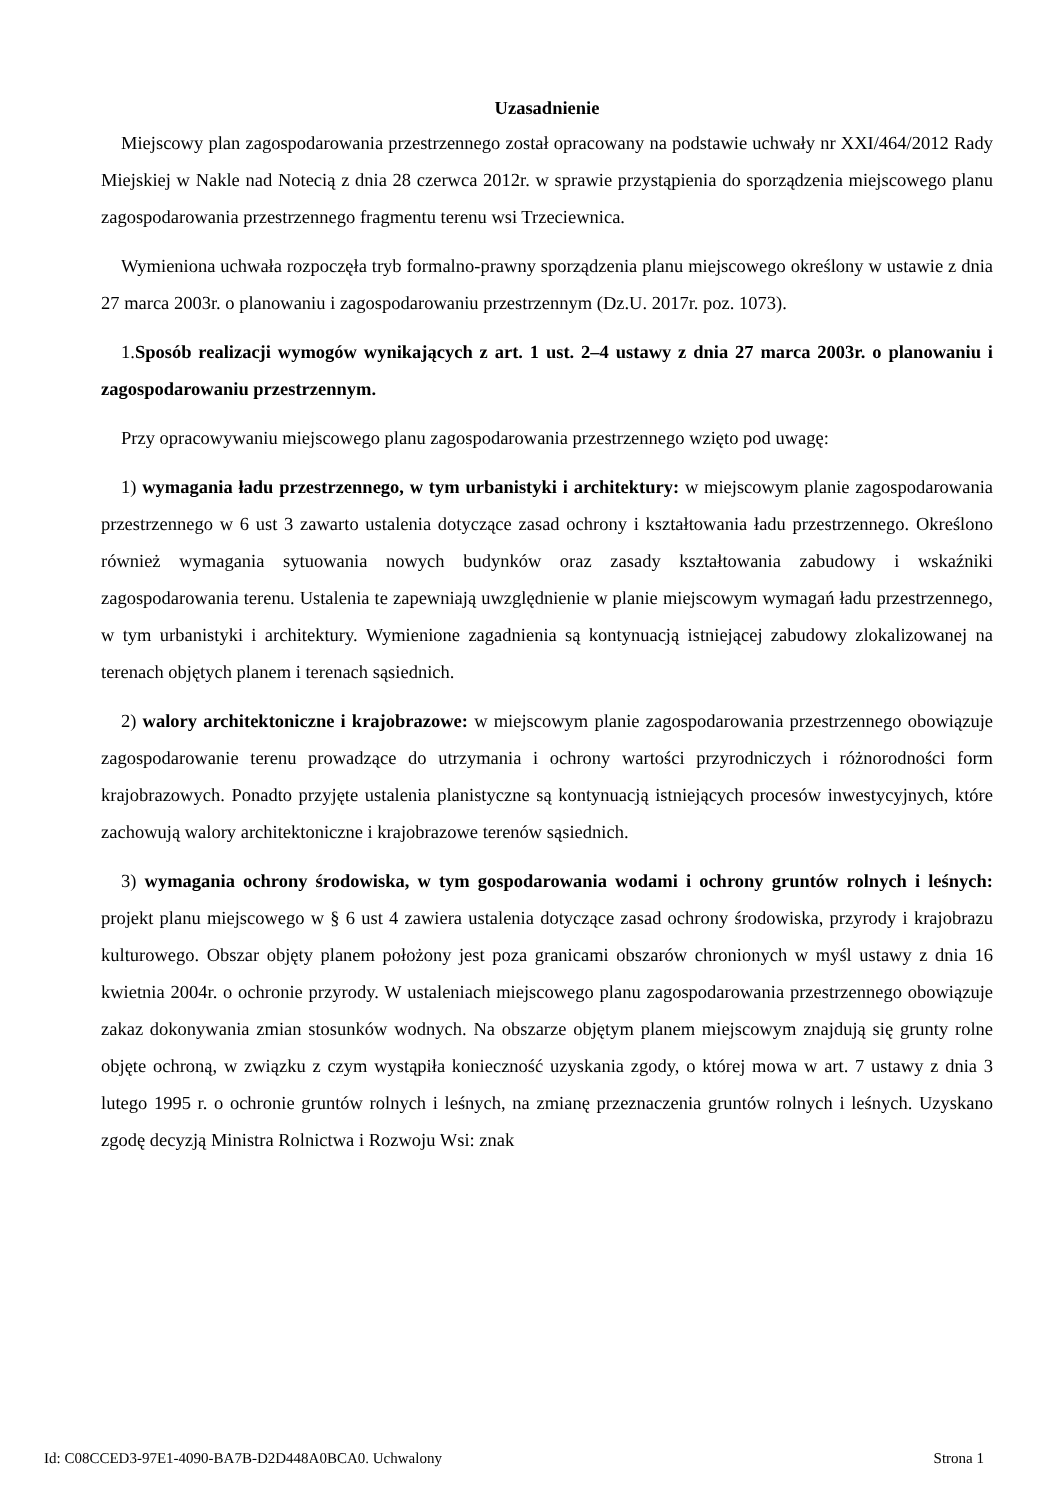Uzasadnienie
Miejscowy plan zagospodarowania przestrzennego został opracowany na podstawie uchwały nr XXI/464/2012 Rady Miejskiej w Nakle nad Notecią z dnia 28 czerwca 2012r. w sprawie przystąpienia do sporządzenia miejscowego planu zagospodarowania przestrzennego fragmentu terenu wsi Trzeciewnica.
Wymieniona uchwała rozpoczęła tryb formalno-prawny sporządzenia planu miejscowego określony w ustawie z dnia 27 marca 2003r. o planowaniu i zagospodarowaniu przestrzennym (Dz.U. 2017r. poz. 1073).
1.Sposób realizacji wymogów wynikających z art. 1 ust. 2–4 ustawy z dnia 27 marca 2003r. o planowaniu i zagospodarowaniu przestrzennym.
Przy opracowywaniu miejscowego planu zagospodarowania przestrzennego wzięto pod uwagę:
1) wymagania ładu przestrzennego, w tym urbanistyki i architektury: w miejscowym planie zagospodarowania przestrzennego w 6 ust 3 zawarto ustalenia dotyczące zasad ochrony i kształtowania ładu przestrzennego. Określono również wymagania sytuowania nowych budynków oraz zasady kształtowania zabudowy i wskaźniki zagospodarowania terenu. Ustalenia te zapewniają uwzględnienie w planie miejscowym wymagań ładu przestrzennego, w tym urbanistyki i architektury. Wymienione zagadnienia są kontynuacją istniejącej zabudowy zlokalizowanej na terenach objętych planem i terenach sąsiednich.
2) walory architektoniczne i krajobrazowe: w miejscowym planie zagospodarowania przestrzennego obowiązuje zagospodarowanie terenu prowadzące do utrzymania i ochrony wartości przyrodniczych i różnorodności form krajobrazowych. Ponadto przyjęte ustalenia planistyczne są kontynuacją istniejących procesów inwestycyjnych, które zachowują walory architektoniczne i krajobrazowe terenów sąsiednich.
3) wymagania ochrony środowiska, w tym gospodarowania wodami i ochrony gruntów rolnych i leśnych: projekt planu miejscowego w § 6 ust 4 zawiera ustalenia dotyczące zasad ochrony środowiska, przyrody i krajobrazu kulturowego. Obszar objęty planem położony jest poza granicami obszarów chronionych w myśl ustawy z dnia 16 kwietnia 2004r. o ochronie przyrody. W ustaleniach miejscowego planu zagospodarowania przestrzennego obowiązuje zakaz dokonywania zmian stosunków wodnych. Na obszarze objętym planem miejscowym znajdują się grunty rolne objęte ochroną, w związku z czym wystąpiła konieczność uzyskania zgody, o której mowa w art. 7 ustawy z dnia 3 lutego 1995 r. o ochronie gruntów rolnych i leśnych, na zmianę przeznaczenia gruntów rolnych i leśnych. Uzyskano zgodę decyzją Ministra Rolnictwa i Rozwoju Wsi: znak
Id: C08CCED3-97E1-4090-BA7B-D2D448A0BCA0. Uchwalony Strona 1